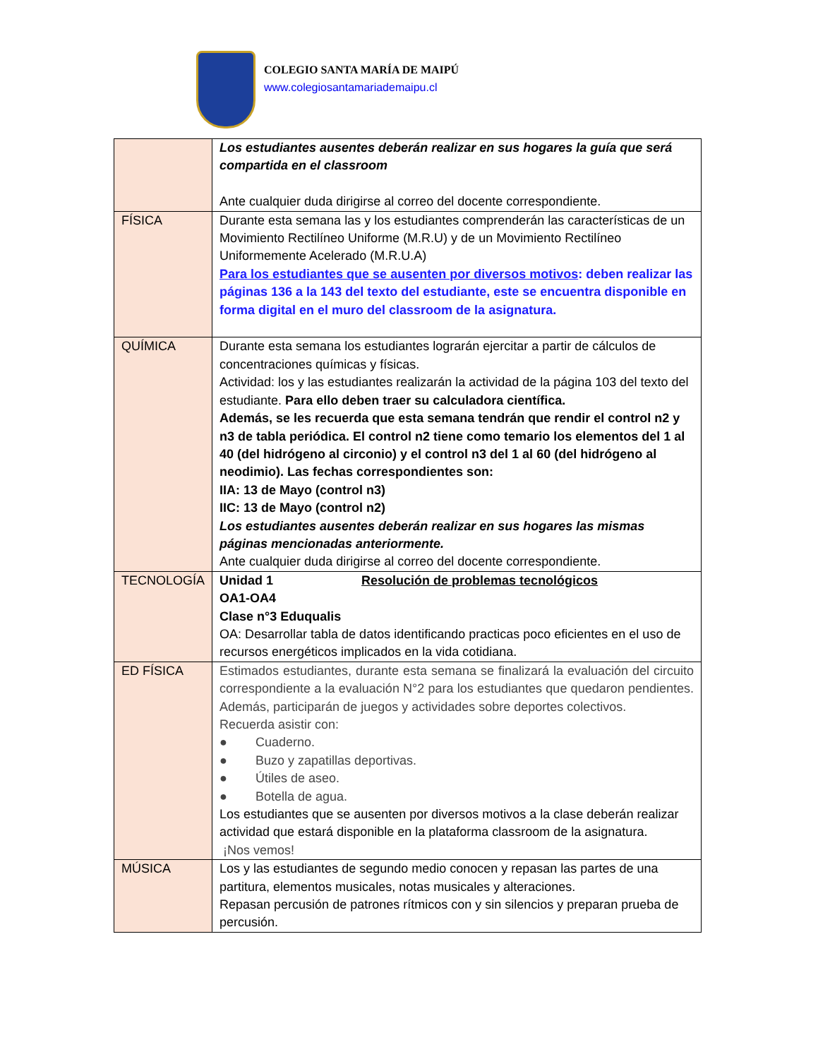COLEGIO SANTA MARÍA DE MAIPÚ
www.colegiosantamariademaipu.cl
| | Los estudiantes ausentes deberán realizar en sus hogares la guía que será compartida en el classroom Ante cualquier duda dirigirse al correo del docente correspondiente. |
| FÍSICA | Durante esta semana las y los estudiantes comprenderán las características de un Movimiento Rectilíneo Uniforme (M.R.U) y de un Movimiento Rectilíneo Uniformemente Acelerado (M.R.U.A) Para los estudiantes que se ausenten por diversos motivos : deben realizar las páginas 136 a la 143 del texto del estudiante, este se encuentra disponible en forma digital en el muro del classroom de la asignatura. |
| QUÍMICA | Durante esta semana los estudiantes lograrán ejercitar a partir de cálculos de concentraciones químicas y físicas. Actividad: los y las estudiantes realizarán la actividad de la página 103 del texto del estudiante. Para ello deben traer su calculadora científica. Además, se les recuerda que esta semana tendrán que rendir el control n2 y n3 de tabla periódica. El control n2 tiene como temario los elementos del 1 al 40 (del hidrógeno al circonio) y el control n3 del 1 al 60 (del hidrógeno al neodimio). Las fechas correspondientes son: IIA: 13 de Mayo (control n3) IIC: 13 de Mayo (control n2) Los estudiantes ausentes deberán realizar en sus hogares las mismas páginas mencionadas anteriormente. Ante cualquier duda dirigirse al correo del docente correspondiente. |
| TECNOLOGÍA | Unidad 1 Resolución de problemas tecnológicos OA1-OA4 Clase n°3 Eduqualis OA: Desarrollar tabla de datos identificando practicas poco eficientes en el uso de recursos energéticos implicados en la vida cotidiana. |
| ED FÍSICA | Estimados estudiantes, durante esta semana se finalizará la evaluación del circuito correspondiente a la evaluación N°2 para los estudiantes que quedaron pendientes. Además, participarán de juegos y actividades sobre deportes colectivos. Recuerda asistir con: ● Cuaderno. ● Buzo y zapatillas deportivas. ● Útiles de aseo. ● Botella de agua. Los estudiantes que se ausenten por diversos motivos a la clase deberán realizar actividad que estará disponible en la plataforma classroom de la asignatura. ¡Nos vemos! |
| MÚSICA | Los y las estudiantes de segundo medio conocen y repasan las partes de una partitura, elementos musicales, notas musicales y alteraciones. Repasan percusión de patrones rítmicos con y sin silencios y preparan prueba de percusión. |